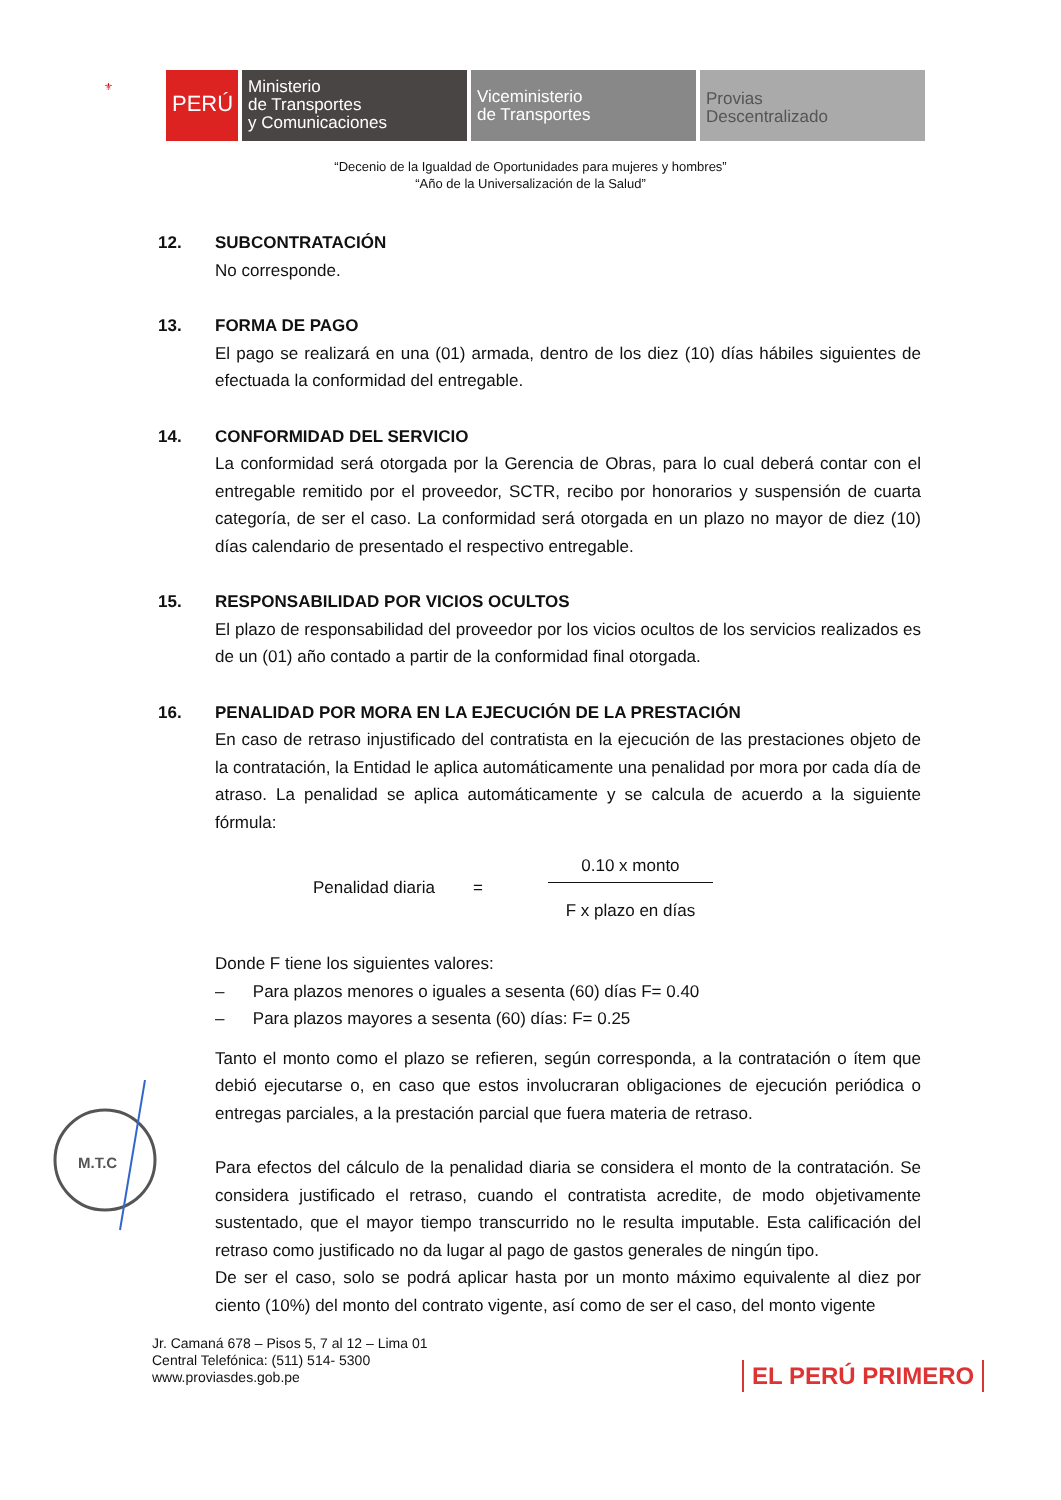⚜
PERÚ
Ministerio
de Transportes
y Comunicaciones
Viceministerio
de Transportes
Provias
Descentralizado
“Decenio de la Igualdad de Oportunidades para mujeres y hombres”
“Año de la Universalización de la Salud”
12. SUBCONTRATACIÓN
No corresponde.
13. FORMA DE PAGO
El pago se realizará en una (01) armada, dentro de los diez (10) días hábiles siguientes de efectuada la conformidad del entregable.
14. CONFORMIDAD DEL SERVICIO
La conformidad será otorgada por la Gerencia de Obras, para lo cual deberá contar con el entregable remitido por el proveedor, SCTR, recibo por honorarios y suspensión de cuarta categoría, de ser el caso. La conformidad será otorgada en un plazo no mayor de diez (10) días calendario de presentado el respectivo entregable.
15. RESPONSABILIDAD POR VICIOS OCULTOS
El plazo de responsabilidad del proveedor por los vicios ocultos de los servicios realizados es de un (01) año contado a partir de la conformidad final otorgada.
16. PENALIDAD POR MORA EN LA EJECUCIÓN DE LA PRESTACIÓN
En caso de retraso injustificado del contratista en la ejecución de las prestaciones objeto de la contratación, la Entidad le aplica automáticamente una penalidad por mora por cada día de atraso. La penalidad se aplica automáticamente y se calcula de acuerdo a la siguiente fórmula:
Penalidad diaria =
0.10 x monto
F x plazo en días
Donde F tiene los siguientes valores:
– Para plazos menores o iguales a sesenta (60) días F= 0.40
– Para plazos mayores a sesenta (60) días: F= 0.25
Tanto el monto como el plazo se refieren, según corresponda, a la contratación o ítem que debió ejecutarse o, en caso que estos involucraran obligaciones de ejecución periódica o entregas parciales, a la prestación parcial que fuera materia de retraso.
Para efectos del cálculo de la penalidad diaria se considera el monto de la contratación. Se considera justificado el retraso, cuando el contratista acredite, de modo objetivamente sustentado, que el mayor tiempo transcurrido no le resulta imputable. Esta calificación del retraso como justificado no da lugar al pago de gastos generales de ningún tipo.
De ser el caso, solo se podrá aplicar hasta por un monto máximo equivalente al diez por ciento (10%) del monto del contrato vigente, así como de ser el caso, del monto vigente
M.T.C
Jr. Camaná 678 – Pisos 5, 7 al 12 – Lima 01
Central Telefónica: (511) 514- 5300
www.proviasdes.gob.pe
EL PERÚ PRIMERO